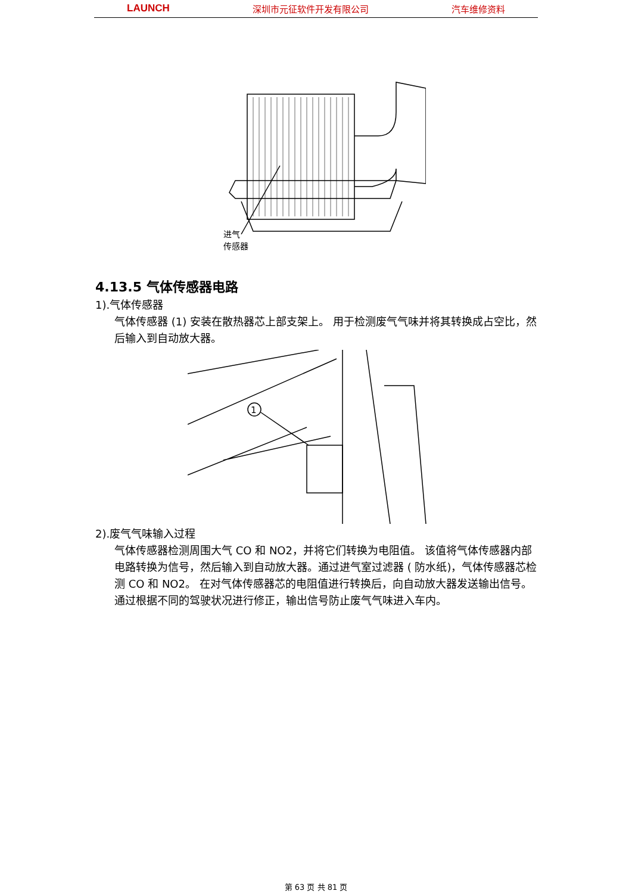LAUNCH 深圳市元征软件开发有限公司 汽车维修资料
进气
传感器
1
4.13.5 气体传感器电路
1).气体传感器
气体传感器 (1) 安装在散热器芯上部支架上。 用于检测废气气味并将其转换成占空比，然后输入到自动放大器。
2).废气气味输入过程
气体传感器检测周围大气 CO 和 NO2，并将它们转换为电阻值。 该值将气体传感器内部电路转换为信号，然后输入到自动放大器。通过进气室过滤器 ( 防水纸)，气体传感器芯检测 CO 和 NO2。 在对气体传感器芯的电阻值进行转换后，向自动放大器发送输出信号。通过根据不同的驾驶状况进行修正，输出信号防止废气气味进入车内。
第 63 页 共 81 页